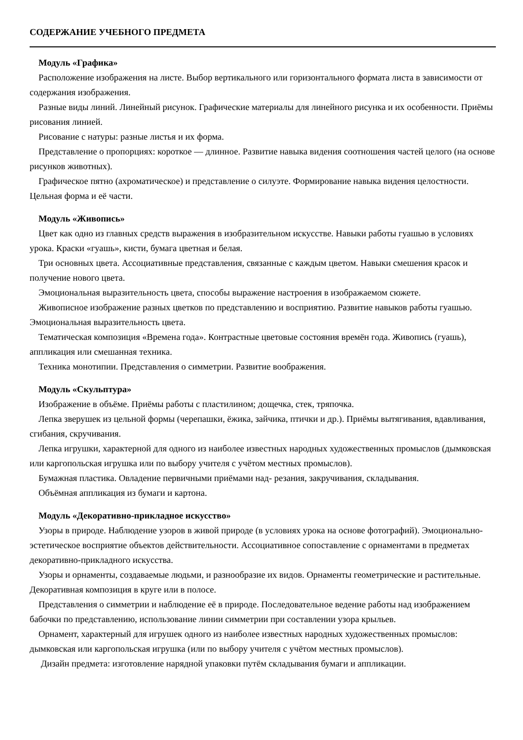СОДЕРЖАНИЕ УЧЕБНОГО ПРЕДМЕТА
Модуль «Графика»
Расположение изображения на листе. Выбор вертикального или горизонтального формата листа в зависимости от содержания изображения.
Разные виды линий. Линейный рисунок. Графические материалы для линейного рисунка и их особенности. Приёмы рисования линией.
Рисование с натуры: разные листья и их форма.
Представление о пропорциях: короткое — длинное. Развитие навыка видения соотношения частей целого (на основе рисунков животных).
Графическое пятно (ахроматическое) и представление о силуэте. Формирование навыка видения целостности. Цельная форма и её части.
Модуль «Живопись»
Цвет как одно из главных средств выражения в изобразительном искусстве. Навыки работы гуашью в условиях урока. Краски «гуашь», кисти, бумага цветная и белая.
Три основных цвета. Ассоциативные представления, связанные с каждым цветом. Навыки смешения красок и получение нового цвета.
Эмоциональная выразительность цвета, способы выражение настроения в изображаемом сюжете.
Живописное изображение разных цветков по представлению и восприятию. Развитие навыков работы гуашью. Эмоциональная выразительность цвета.
Тематическая композиция «Времена года». Контрастные цветовые состояния времён года. Живопись (гуашь), аппликация или смешанная техника.
Техника монотипии. Представления о симметрии. Развитие воображения.
Модуль «Скульптура»
Изображение в объёме. Приёмы работы с пластилином; дощечка, стек, тряпочка.
Лепка зверушек из цельной формы (черепашки, ёжика, зайчика, птички и др.). Приёмы вытягивания, вдавливания, сгибания, скручивания.
Лепка игрушки, характерной для одного из наиболее известных народных художественных промыслов (дымковская или каргопольская игрушка или по выбору учителя с учётом местных промыслов).
Бумажная пластика. Овладение первичными приёмами над- резания, закручивания, складывания.
Объёмная аппликация из бумаги и картона.
Модуль «Декоративно-прикладное искусство»
Узоры в природе. Наблюдение узоров в живой природе (в условиях урока на основе фотографий). Эмоционально-эстетическое восприятие объектов действительности. Ассоциативное сопоставление с орнаментами в предметах декоративно-прикладного искусства.
Узоры и орнаменты, создаваемые людьми, и разнообразие их видов. Орнаменты геометрические и растительные. Декоративная композиция в круге или в полосе.
Представления о симметрии и наблюдение её в природе. Последовательное ведение работы над изображением бабочки по представлению, использование линии симметрии при составлении узора крыльев.
Орнамент, характерный для игрушек одного из наиболее известных народных художественных промыслов: дымковская или каргопольская игрушка (или по выбору учителя с учётом местных промыслов).
Дизайн предмета: изготовление нарядной упаковки путём складывания бумаги и аппликации.